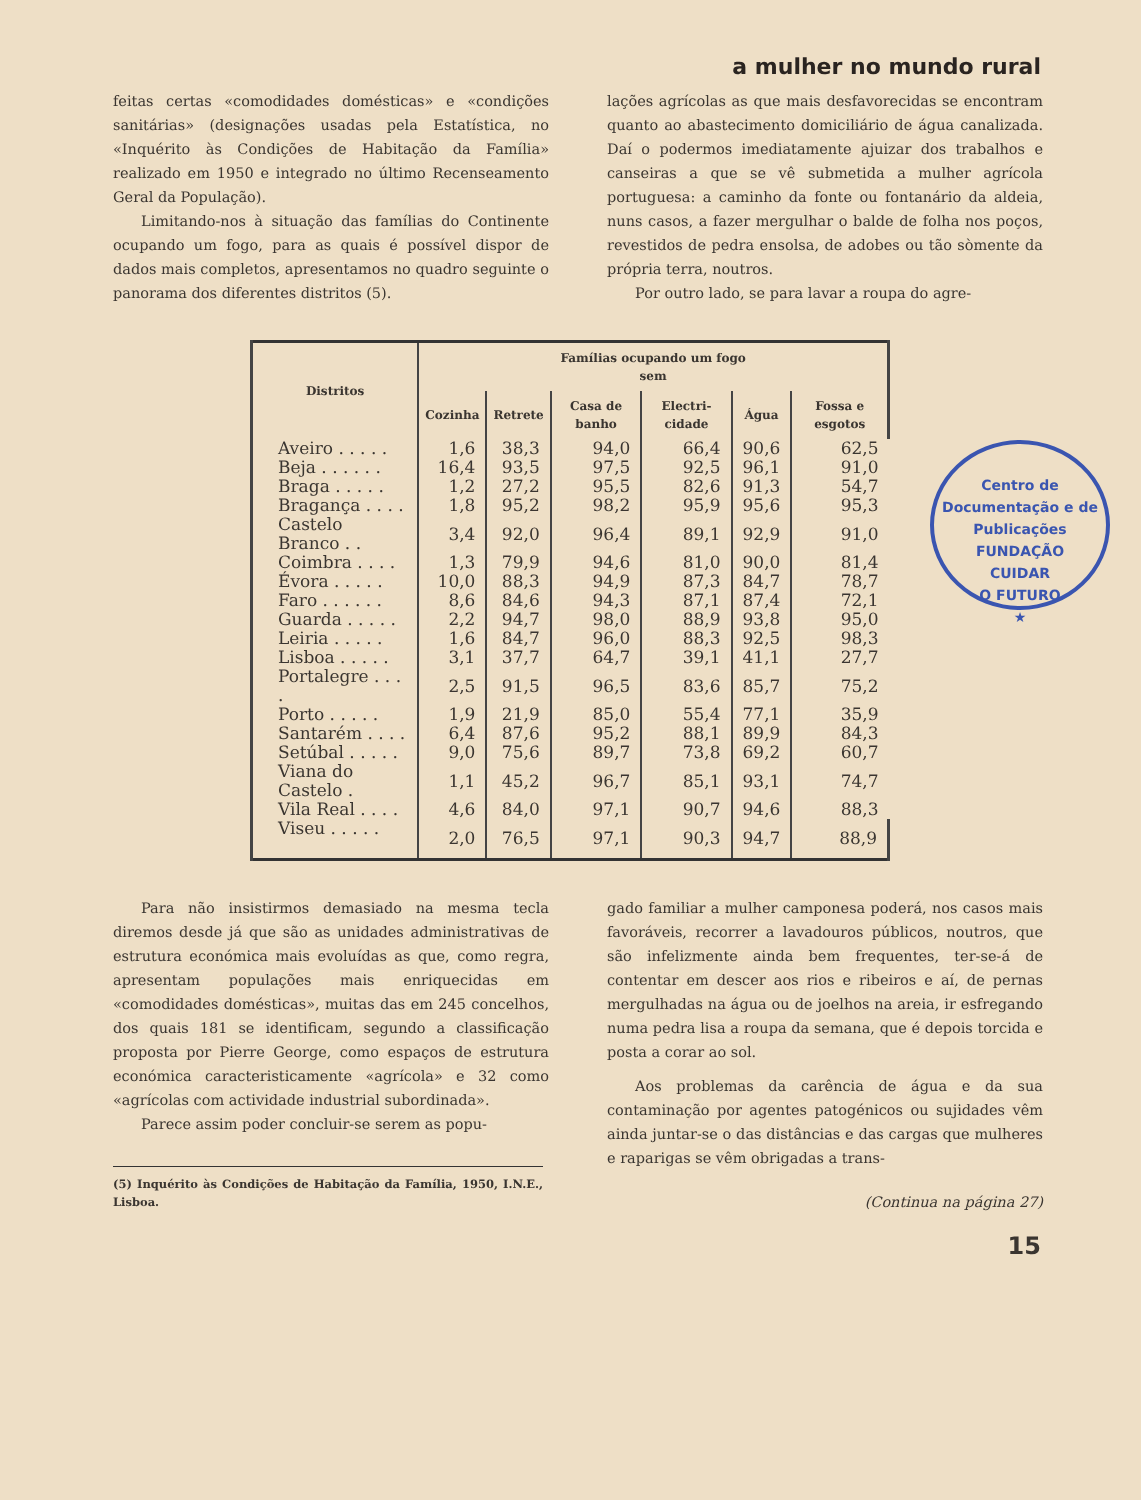a mulher no mundo rural
feitas certas «comodidades domésticas» e «condições sanitárias» (designações usadas pela Estatística, no «Inquérito às Condições de Habitação da Família» realizado em 1950 e integrado no último Recenseamento Geral da População).
Limitando-nos à situação das famílias do Continente ocupando um fogo, para as quais é possível dispor de dados mais completos, apresentamos no quadro seguinte o panorama dos diferentes distritos (5).
lações agrícolas as que mais desfavorecidas se encontram quanto ao abastecimento domiciliário de água canalizada. Daí o podermos imediatamente ajuizar dos trabalhos e canseiras a que se vê submetida a mulher agrícola portuguesa: a caminho da fonte ou fontanário da aldeia, nuns casos, a fazer mergulhar o balde de folha nos poços, revestidos de pedra ensolsa, de adobes ou tão sòmente da própria terra, noutros.
Por outro lado, se para lavar a roupa do agre-
| Distritos | Famílias ocupando um fogo sem | | | | | |
| --- | --- | --- | --- | --- | --- | --- |
| | Cozinha | Retrete | Casa de banho | Electri-cidade | Água | Fossa e esgotos |
| Aveiro . . . . . | 1,6 | 38,3 | 94,0 | 66,4 | 90,6 | 62,5 |
| Beja . . . . . . | 16,4 | 93,5 | 97,5 | 92,5 | 96,1 | 91,0 |
| Braga . . . . . | 1,2 | 27,2 | 95,5 | 82,6 | 91,3 | 54,7 |
| Bragança . . . . | 1,8 | 95,2 | 98,2 | 95,9 | 95,6 | 95,3 |
| Castelo Branco . . | 3,4 | 92,0 | 96,4 | 89,1 | 92,9 | 91,0 |
| Coimbra . . . . | 1,3 | 79,9 | 94,6 | 81,0 | 90,0 | 81,4 |
| Évora . . . . . | 10,0 | 88,3 | 94,9 | 87,3 | 84,7 | 78,7 |
| Faro . . . . . . | 8,6 | 84,6 | 94,3 | 87,1 | 87,4 | 72,1 |
| Guarda . . . . . | 2,2 | 94,7 | 98,0 | 88,9 | 93,8 | 95,0 |
| Leiria . . . . . | 1,6 | 84,7 | 96,0 | 88,3 | 92,5 | 98,3 |
| Lisboa . . . . . | 3,1 | 37,7 | 64,7 | 39,1 | 41,1 | 27,7 |
| Portalegre . . . . | 2,5 | 91,5 | 96,5 | 83,6 | 85,7 | 75,2 |
| Porto . . . . . | 1,9 | 21,9 | 85,0 | 55,4 | 77,1 | 35,9 |
| Santarém . . . . | 6,4 | 87,6 | 95,2 | 88,1 | 89,9 | 84,3 |
| Setúbal . . . . . | 9,0 | 75,6 | 89,7 | 73,8 | 69,2 | 60,7 |
| Viana do Castelo . | 1,1 | 45,2 | 96,7 | 85,1 | 93,1 | 74,7 |
| Vila Real . . . . | 4,6 | 84,0 | 97,1 | 90,7 | 94,6 | 88,3 |
| Viseu . . . . . | 2,0 | 76,5 | 97,1 | 90,3 | 94,7 | 88,9 |
Centro de Documentação e de Publicações
FUNDAÇÃO
CUIDAR
O FUTURO
★
Para não insistirmos demasiado na mesma tecla diremos desde já que são as unidades administrativas de estrutura económica mais evoluídas as que, como regra, apresentam populações mais enriquecidas em «comodidades domésticas», muitas das em 245 concelhos, dos quais 181 se identificam, segundo a classificação proposta por Pierre George, como espaços de estrutura económica caracteristicamente «agrícola» e 32 como «agrícolas com actividade industrial subordinada».
Parece assim poder concluir-se serem as popu-
(5) Inquérito às Condições de Habitação da Família, 1950, I.N.E., Lisboa.
gado familiar a mulher camponesa poderá, nos casos mais favoráveis, recorrer a lavadouros públicos, noutros, que são infelizmente ainda bem frequentes, ter-se-á de contentar em descer aos rios e ribeiros e aí, de pernas mergulhadas na água ou de joelhos na areia, ir esfregando numa pedra lisa a roupa da semana, que é depois torcida e posta a corar ao sol.
Aos problemas da carência de água e da sua contaminação por agentes patogénicos ou sujidades vêm ainda juntar-se o das distâncias e das cargas que mulheres e raparigas se vêm obrigadas a trans-
(Continua na página 27)
15